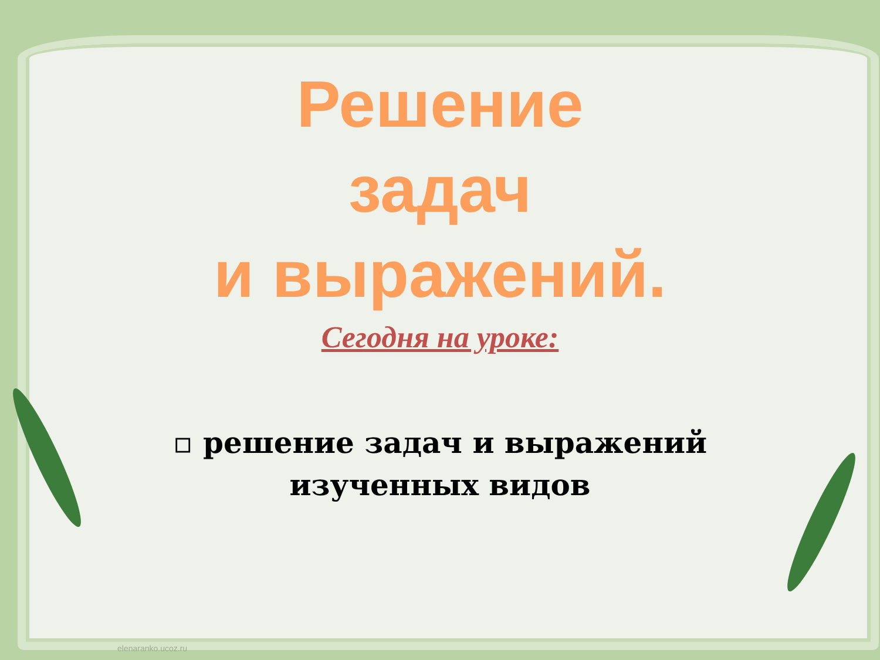Решение
задач
и выражений.
Сегодня на уроке:
▫ решение задач и выражений изученных видов
elenaranko.ucoz.ru